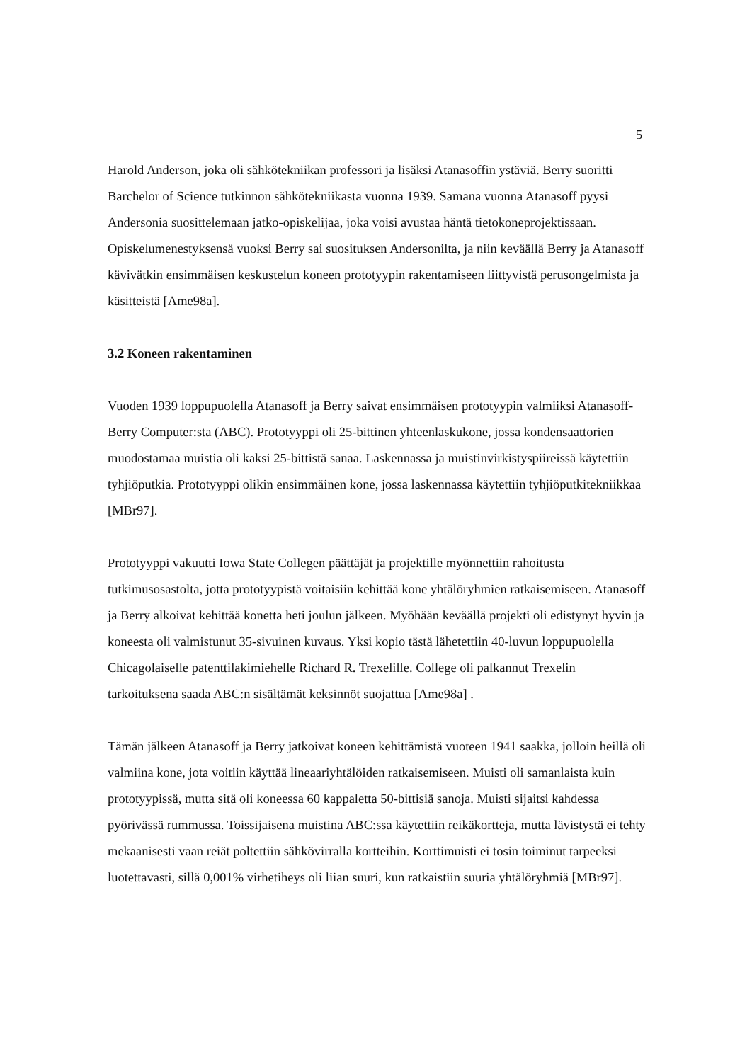5
Harold Anderson, joka oli sähkötekniikan professori ja lisäksi Atanasoffin ystäviä. Berry suoritti Barchelor of Science tutkinnon sähkötekniikasta vuonna 1939. Samana vuonna Atanasoff pyysi Andersonia suosittelemaan jatko-opiskelijaa, joka voisi avustaa häntä tietokoneprojektissaan. Opiskelumenestyksensä vuoksi Berry sai suosituksen Andersonilta, ja niin keväällä Berry ja Atanasoff kävivätkin ensimmäisen keskustelun koneen prototyypin rakentamiseen liittyvistä perusongelmista ja käsitteistä [Ame98a].
3.2 Koneen rakentaminen
Vuoden 1939 loppupuolella Atanasoff ja Berry saivat ensimmäisen prototyypin valmiiksi Atanasoff-Berry Computer:sta (ABC). Prototyyppi oli 25-bittinen yhteenlaskukone, jossa kondensaattorien muodostamaa muistia oli kaksi 25-bittistä sanaa. Laskennassa ja muistinvirkistyspiireissä käytettiin tyhjiöputkia. Prototyyppi olikin ensimmäinen kone, jossa laskennassa käytettiin tyhjiöputkitekniikkaa [MBr97].
Prototyyppi vakuutti Iowa State Collegen päättäjät ja projektille myönnettiin rahoitusta tutkimusosastolta, jotta prototyypistä voitaisiin kehittää kone yhtälöryhmien ratkaisemiseen. Atanasoff ja Berry alkoivat kehittää konetta heti joulun jälkeen. Myöhään keväällä projekti oli edistynyt hyvin ja koneesta oli valmistunut 35-sivuinen kuvaus. Yksi kopio tästä lähetettiin 40-luvun loppupuolella Chicagolaiselle patenttilakimiehelle Richard R. Trexelille. College oli palkannut Trexelin tarkoituksena saada ABC:n sisältämät keksinnöt suojattua [Ame98a] .
Tämän jälkeen Atanasoff ja Berry jatkoivat koneen kehittämistä vuoteen 1941 saakka, jolloin heillä oli valmiina kone, jota voitiin käyttää lineaariyhtälöiden ratkaisemiseen. Muisti oli samanlaista kuin prototyypissä, mutta sitä oli koneessa 60 kappaletta 50-bittisiä sanoja. Muisti sijaitsi kahdessa pyörivässä rummussa. Toissijaisena muistina ABC:ssa käytettiin reikäkortteja, mutta lävistystä ei tehty mekaanisesti vaan reiät poltettiin sähkövirralla kortteihin. Korttimuisti ei tosin toiminut tarpeeksi luotettavasti, sillä 0,001% virhetiheys oli liian suuri, kun ratkaistiin suuria yhtälöryhmiä [MBr97].